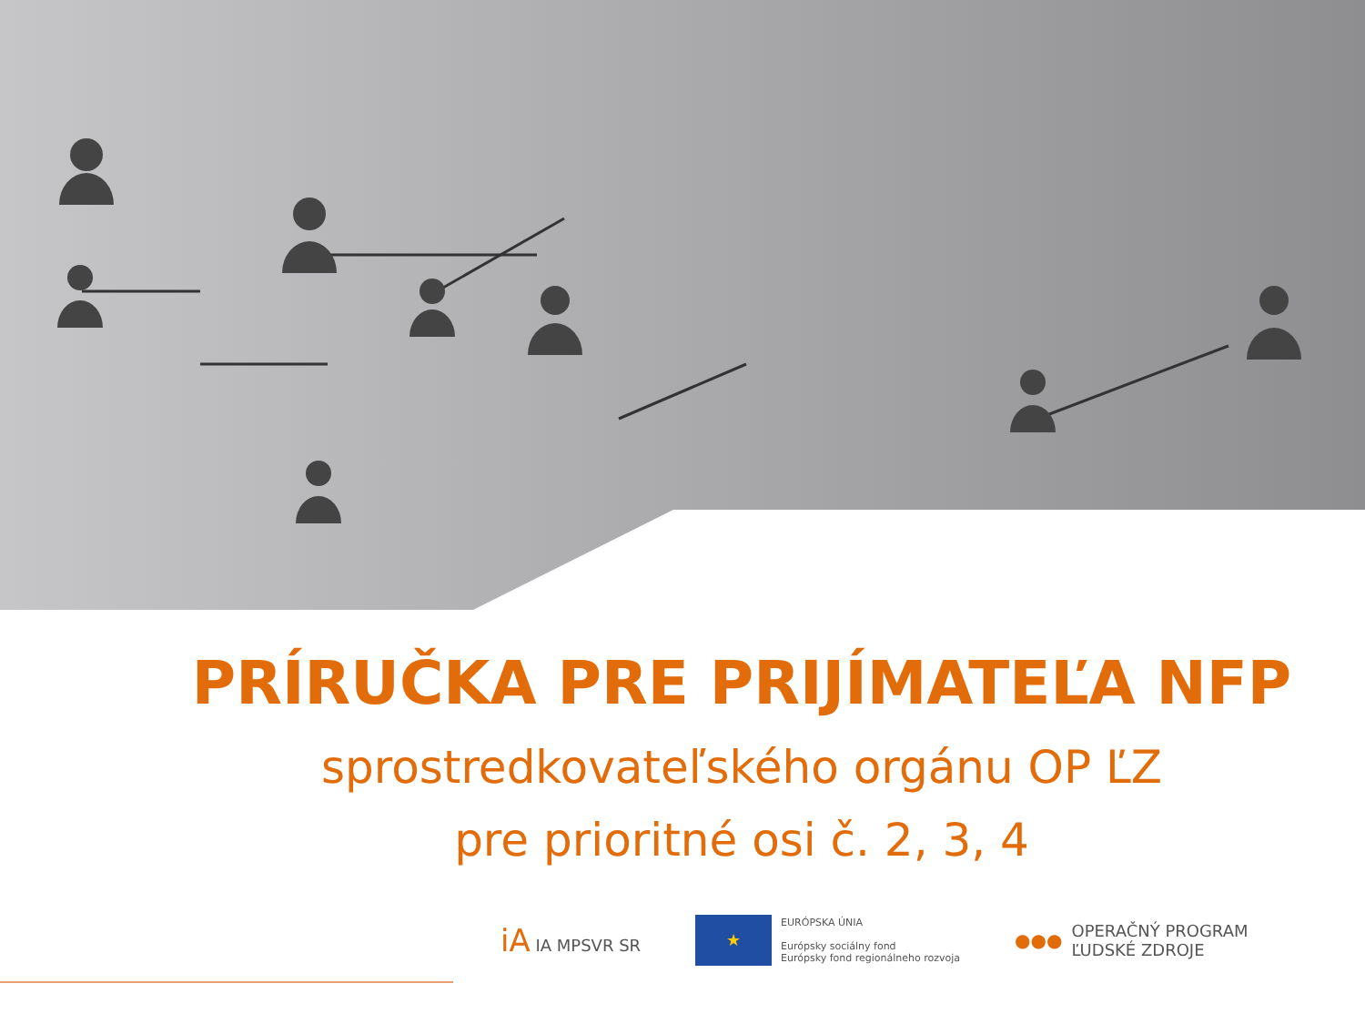PRÍRUČKA PRE PRIJÍMATEĽA NFP
sprostredkovateľského orgánu OP ĽZ
pre prioritné osi č. 2, 3, 4
iA IA MPSVR SR
★
EURÓPSKA ÚNIA
Európsky sociálny fond
Európsky fond regionálneho rozvoja
●●●
OPERAČNÝ PROGRAM
ĽUDSKÉ ZDROJE